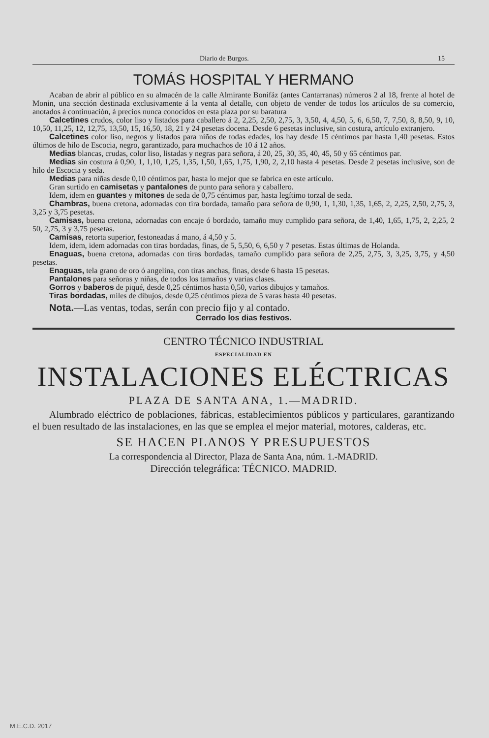Diario de Burgos. 15
TOMÁS HOSPITAL Y HERMANO
Acaban de abrir al público en su almacén de la calle Almirante Bonifáz (antes Cantarranas) números 2 al 18, frente al hotel de Monin, una sección destinada exclusivamente á la venta al detalle, con objeto de vender de todos los artículos de su comercio, anotados á continuación, á precios nunca conocidos en esta plaza por su baratura
Calcetines crudos, color liso y listados para caballero á 2, 2,25, 2,50, 2,75, 3, 3,50, 4, 4,50, 5, 6, 6,50, 7, 7,50, 8, 8,50, 9, 10, 10,50, 11,25, 12, 12,75, 13,50, 15, 16,50, 18, 21 y 24 pesetas docena. Desde 6 pesetas inclusive, sin costura, artículo extranjero.
Calcetines color liso, negros y listados para niños de todas edades, los hay desde 15 céntimos par hasta 1,40 pesetas. Estos últimos de hilo de Escocia, negro, garantizado, para muchachos de 10 á 12 años.
Medias blancas, crudas, color liso, listadas y negras para señora, á 20, 25, 30, 35, 40, 45, 50 y 65 céntimos par.
Medias sin costura á 0,90, 1, 1,10, 1,25, 1,35, 1,50, 1,65, 1,75, 1,90, 2, 2,10 hasta 4 pesetas. Desde 2 pesetas inclusive, son de hilo de Escocia y seda.
Medias para niñas desde 0,10 céntimos par, hasta lo mejor que se fabrica en este artículo.
Gran surtido en camisetas y pantalones de punto para señora y caballero.
Idem, idem en guantes y mitones de seda de 0,75 céntimos par, hasta legítimo torzal de seda.
Chambras, buena cretona, adornadas con tira bordada, tamaño para señora de 0,90, 1, 1,30, 1,35, 1,65, 2, 2,25, 2,50, 2,75, 3, 3,25 y 3,75 pesetas.
Camisas, buena cretona, adornadas con encaje ó bordado, tamaño muy cumplido para señora, de 1,40, 1,65, 1,75, 2, 2,25, 2 50, 2,75, 3 y 3,75 pesetas.
Camisas, retorta superior, festoneadas á mano, á 4,50 y 5.
Idem, idem, idem adornadas con tiras bordadas, finas, de 5, 5,50, 6, 6,50 y 7 pesetas. Estas últimas de Holanda.
Enaguas, buena cretona, adornadas con tiras bordadas, tamaño cumplido para señora de 2,25, 2,75, 3, 3,25, 3,75, y 4,50 pesetas.
Enaguas, tela grano de oro ó angelina, con tiras anchas, finas, desde 6 hasta 15 pesetas.
Pantalones para señoras y niñas, de todos los tamaños y varias clases.
Gorros y baberos de piqué, desde 0,25 céntimos hasta 0,50, varios dibujos y tamaños.
Tiras bordadas, miles de dibujos, desde 0,25 céntimos pieza de 5 varas hasta 40 pesetas.
Nota.—Las ventas, todas, serán con precio fijo y al contado.
Cerrado los dias festivos.
CENTRO TÉCNICO INDUSTRIAL
ESPECIALIDAD EN
INSTALACIONES ELÉCTRICAS
PLAZA DE SANTA ANA, 1.—MADRID.
Alumbrado eléctrico de poblaciones, fábricas, establecimientos públicos y particulares, garantizando el buen resultado de las instalaciones, en las que se emplea el mejor material, motores, calderas, etc.
SE HACEN PLANOS Y PRESUPUESTOS
La correspondencia al Director, Plaza de Santa Ana, núm. 1.-MADRID.
Dirección telegráfica: TÉCNICO. MADRID.
M.E.C.D. 2017